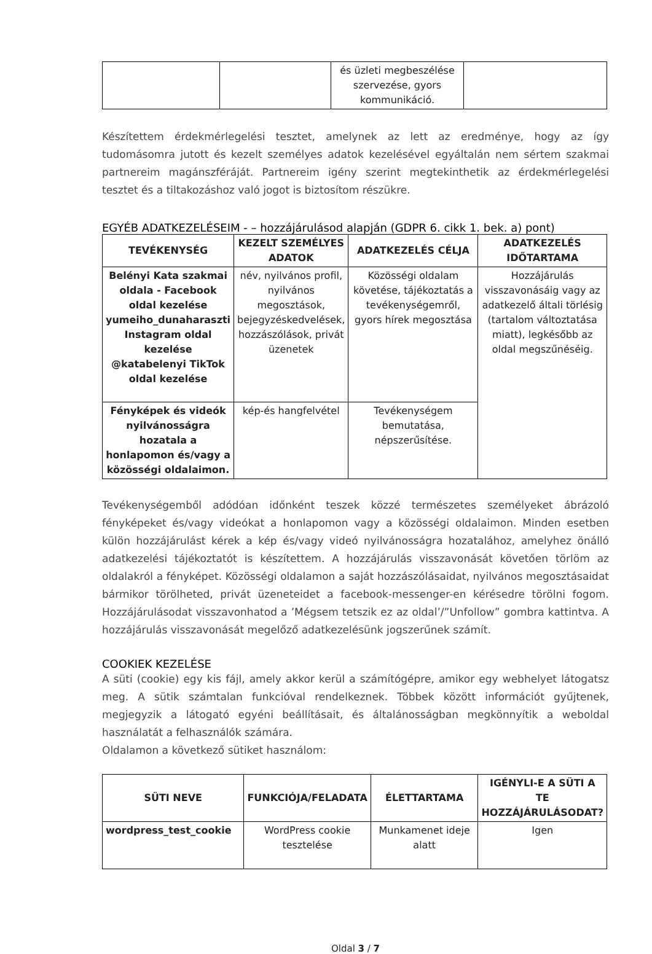| | | és üzleti megbeszélése szervezése, gyors kommunikáció. | |
Készítettem érdekmérlegelési tesztet, amelynek az lett az eredménye, hogy az így tudomásomra jutott és kezelt személyes adatok kezelésével egyáltalán nem sértem szakmai partnereim magánszféráját. Partnereim igény szerint megtekinthetik az érdekmérlegelési tesztet és a tiltakozáshoz való jogot is biztosítom részükre.
EGYÉB ADATKEZELÉSEIM - – hozzájárulásod alapján (GDPR 6. cikk 1. bek. a) pont)
| TEVÉKENYSÉG | KEZELT SZEMÉLYES ADATOK | ADATKEZELÉS CÉLJA | ADATKEZELÉS IDŐTARTAMA |
| --- | --- | --- | --- |
| Belényi Kata szakmai oldala - Facebook oldal kezelése yumeiho_dunaharaszti Instagram oldal kezelése @katabelenyi TikTok oldal kezelése | név, nyilvános profil, nyilvános megosztások, bejegyzéskedvelések, hozzászólások, privát üzenetek | Közösségi oldalam követése, tájékoztatás a tevékenységemről, gyors hírek megosztása | Hozzájárulás visszavonásáig vagy az adatkezelő általi törlésig (tartalom változtatása miatt), legkésőbb az oldal megszűnéséig. |
| Fényképek és videók nyilvánosságra hozatala a honlapomon és/vagy a közösségi oldalaimon. | kép-és hangfelvétel | Tevékenységem bemutatása, népszerűsítése. | |
Tevékenységemből adódóan időnként teszek közzé természetes személyeket ábrázoló fényképeket és/vagy videókat a honlapomon vagy a közösségi oldalaimon. Minden esetben külön hozzájárulást kérek a kép és/vagy videó nyilvánosságra hozatalához, amelyhez önálló adatkezelési tájékoztatót is készítettem. A hozzájárulás visszavonását követően törlöm az oldalakról a fényképet. Közösségi oldalamon a saját hozzászólásaidat, nyilvános megosztásaidat bármikor törölheted, privát üzeneteidet a facebook-messenger-en kérésedre törölni fogom. Hozzájárulásodat visszavonhatod a ’Mégsem tetszik ez az oldal’/”Unfollow” gombra kattintva. A hozzájárulás visszavonását megelőző adatkezelésünk jogszerűnek számít.
COOKIEK KEZELÉSE
A süti (cookie) egy kis fájl, amely akkor kerül a számítógépre, amikor egy webhelyet látogatsz meg. A sütik számtalan funkcióval rendelkeznek. Többek között információt gyűjtenek, megjegyzik a látogató egyéni beállításait, és általánosságban megkönnyítik a weboldal használatát a felhasználók számára.
Oldalamon a következő sütiket használom:
| SÜTI NEVE | FUNKCIÓJA/FELADATA | ÉLETTARTAMA | IGÉNYLI-E A SÜTI A TE HOZZÁJÁRULÁSODAT? |
| --- | --- | --- | --- |
| wordpress_test_cookie | WordPress cookie tesztelése | Munkamenet ideje alatt | Igen |
Oldal 3 / 7